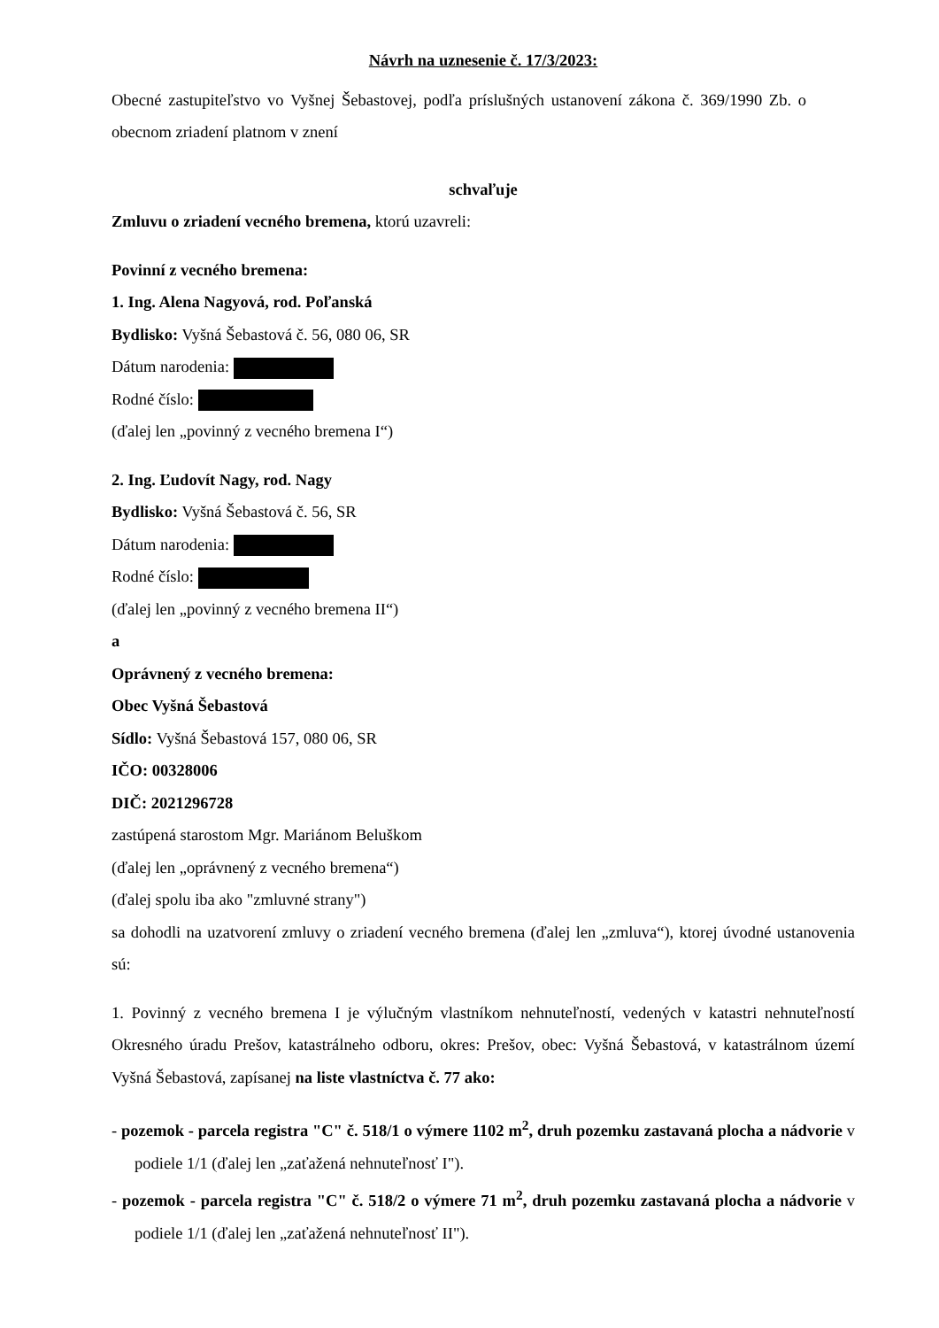Návrh na uznesenie č. 17/3/2023:
Obecné zastupiteľstvo vo Vyšnej Šebastovej, podľa príslušných ustanovení zákona č. 369/1990 Zb. o obecnom zriadení platnom v znení
schvaľuje
Zmluvu o zriadení vecného bremena, ktorú uzavreli:
Povinní z vecného bremena:
1. Ing. Alena Nagyová, rod. Poľanská
Bydlisko: Vyšná Šebastová č. 56, 080 06, SR
Dátum narodenia:
Rodné číslo:
(ďalej len „povinný z vecného bremena I“)
2. Ing. Ľudovít Nagy, rod. Nagy
Bydlisko: Vyšná Šebastová č. 56, SR
Dátum narodenia:
Rodné číslo:
(ďalej len „povinný z vecného bremena II“)
a
Oprávnený z vecného bremena:
Obec Vyšná Šebastová
Sídlo: Vyšná Šebastová 157, 080 06, SR
IČO: 00328006
DIČ: 2021296728
zastúpená starostom Mgr. Mariánom Beluškom
(ďalej len „oprávnený z vecného bremena“)
(ďalej spolu iba ako "zmluvné strany")
sa dohodli na uzatvorení zmluvy o zriadení vecného bremena (ďalej len „zmluva“), ktorej úvodné ustanovenia sú:
1. Povinný z vecného bremena I je výlučným vlastníkom nehnuteľností, vedených v katastri nehnuteľností Okresného úradu Prešov, katastrálneho odboru, okres: Prešov, obec: Vyšná Šebastová, v katastrálnom území Vyšná Šebastová, zapísanej na liste vlastníctva č. 77 ako:
- pozemok - parcela registra "C" č. 518/1 o výmere 1102 m<sup>2</sup>, druh pozemku zastavaná plocha a nádvorie v podiele 1/1 (ďalej len „zaťažená nehnuteľnosť I").
- pozemok - parcela registra "C" č. 518/2 o výmere 71 m<sup>2</sup>, druh pozemku zastavaná plocha a nádvorie v podiele 1/1 (ďalej len „zaťažená nehnuteľnosť II").